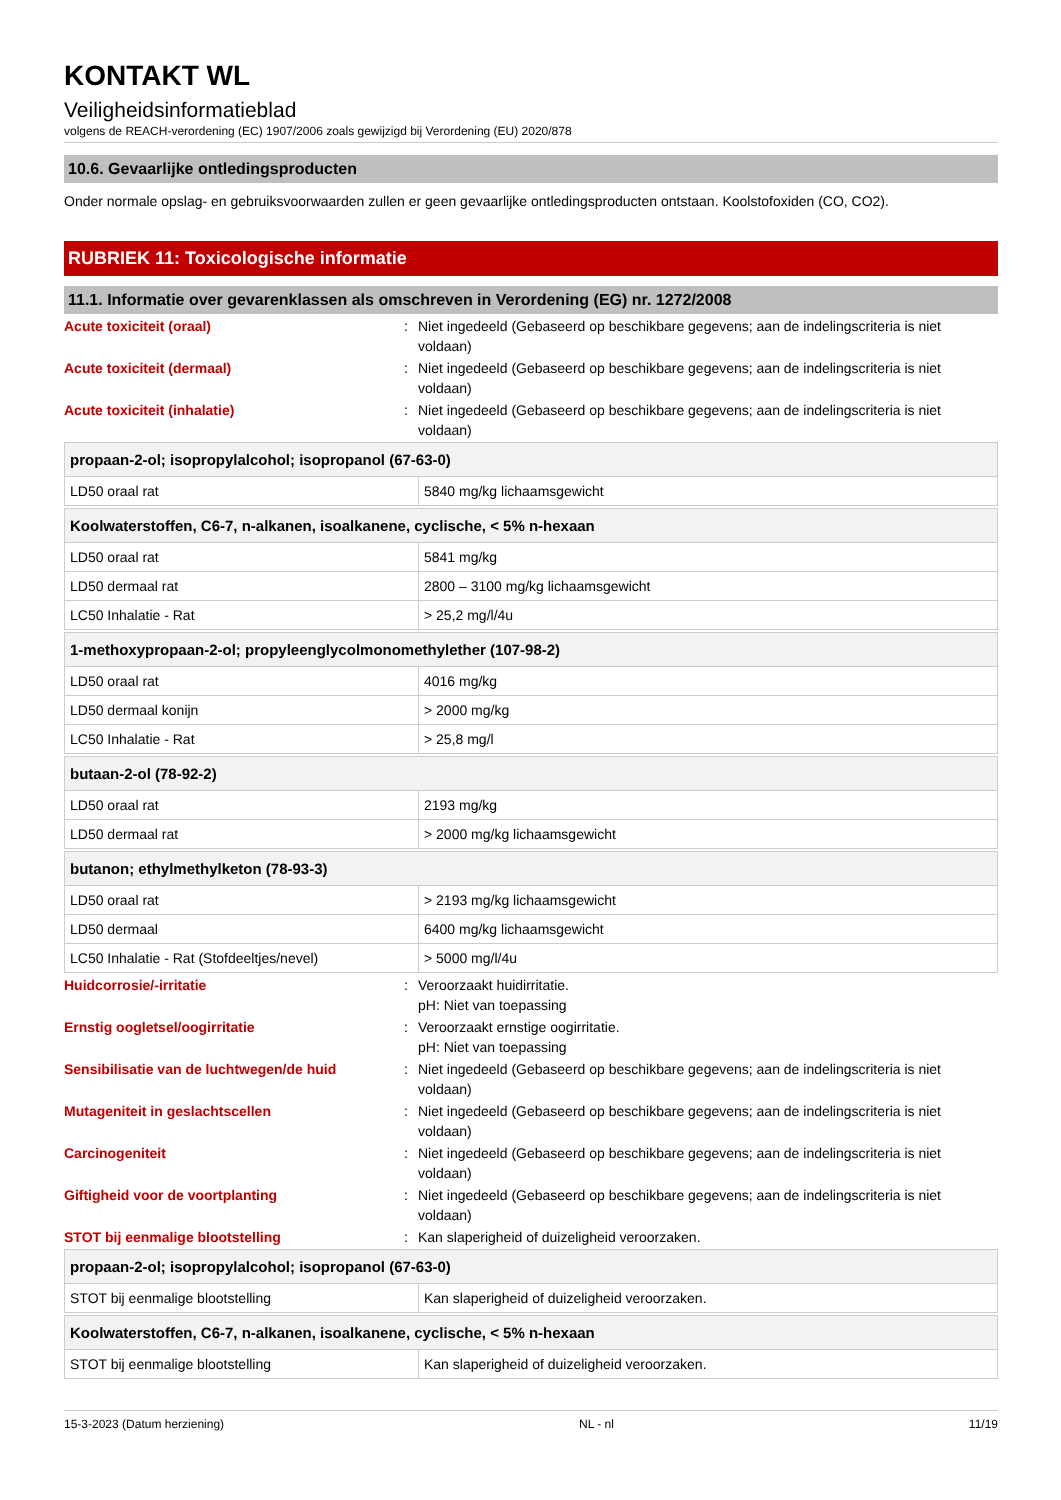KONTAKT WL
Veiligheidsinformatieblad
volgens de REACH-verordening (EC) 1907/2006 zoals gewijzigd bij Verordening (EU) 2020/878
10.6. Gevaarlijke ontledingsproducten
Onder normale opslag- en gebruiksvoorwaarden zullen er geen gevaarlijke ontledingsproducten ontstaan. Koolstofoxiden (CO, CO2).
RUBRIEK 11: Toxicologische informatie
11.1. Informatie over gevarenklassen als omschreven in Verordening (EG) nr. 1272/2008
Acute toxiciteit (oraal): Niet ingedeeld (Gebaseerd op beschikbare gegevens; aan de indelingscriteria is niet voldaan)
Acute toxiciteit (dermaal): Niet ingedeeld (Gebaseerd op beschikbare gegevens; aan de indelingscriteria is niet voldaan)
Acute toxiciteit (inhalatie): Niet ingedeeld (Gebaseerd op beschikbare gegevens; aan de indelingscriteria is niet voldaan)
| propaan-2-ol; isopropylalcohol; isopropanol (67-63-0) | |
| --- | --- |
| LD50 oraal rat | 5840 mg/kg lichaamsgewicht |
| Koolwaterstoffen, C6-7, n-alkanen, isoalkanene, cyclische, < 5% n-hexaan | |
| --- | --- |
| LD50 oraal rat | 5841 mg/kg |
| LD50 dermaal rat | 2800 – 3100 mg/kg lichaamsgewicht |
| LC50 Inhalatie - Rat | > 25,2 mg/l/4u |
| 1-methoxypropaan-2-ol; propyleenglycolmonomethylether (107-98-2) | |
| --- | --- |
| LD50 oraal rat | 4016 mg/kg |
| LD50 dermaal konijn | > 2000 mg/kg |
| LC50 Inhalatie - Rat | > 25,8 mg/l |
| butaan-2-ol (78-92-2) | |
| --- | --- |
| LD50 oraal rat | 2193 mg/kg |
| LD50 dermaal rat | > 2000 mg/kg lichaamsgewicht |
| butanon; ethylmethylketon (78-93-3) | |
| --- | --- |
| LD50 oraal rat | > 2193 mg/kg lichaamsgewicht |
| LD50 dermaal | 6400 mg/kg lichaamsgewicht |
| LC50 Inhalatie - Rat (Stofdeeltjes/nevel) | > 5000 mg/l/4u |
Huidcorrosie/-irritatie: Veroorzaakt huidirritatie.
pH: Niet van toepassing
Ernstig oogletsel/oogirritatie: Veroorzaakt ernstige oogirritatie.
pH: Niet van toepassing
Sensibilisatie van de luchtwegen/de huid: Niet ingedeeld (Gebaseerd op beschikbare gegevens; aan de indelingscriteria is niet voldaan)
Mutageniteit in geslachtscellen: Niet ingedeeld (Gebaseerd op beschikbare gegevens; aan de indelingscriteria is niet voldaan)
Carcinogeniteit: Niet ingedeeld (Gebaseerd op beschikbare gegevens; aan de indelingscriteria is niet voldaan)
Giftigheid voor de voortplanting: Niet ingedeeld (Gebaseerd op beschikbare gegevens; aan de indelingscriteria is niet voldaan)
STOT bij eenmalige blootstelling: Kan slaperigheid of duizeligheid veroorzaken.
| propaan-2-ol; isopropylalcohol; isopropanol (67-63-0) | |
| --- | --- |
| STOT bij eenmalige blootstelling | Kan slaperigheid of duizeligheid veroorzaken. |
| Koolwaterstoffen, C6-7, n-alkanen, isoalkanene, cyclische, < 5% n-hexaan | |
| --- | --- |
| STOT bij eenmalige blootstelling | Kan slaperigheid of duizeligheid veroorzaken. |
15-3-2023 (Datum herziening) NL - nl 11/19